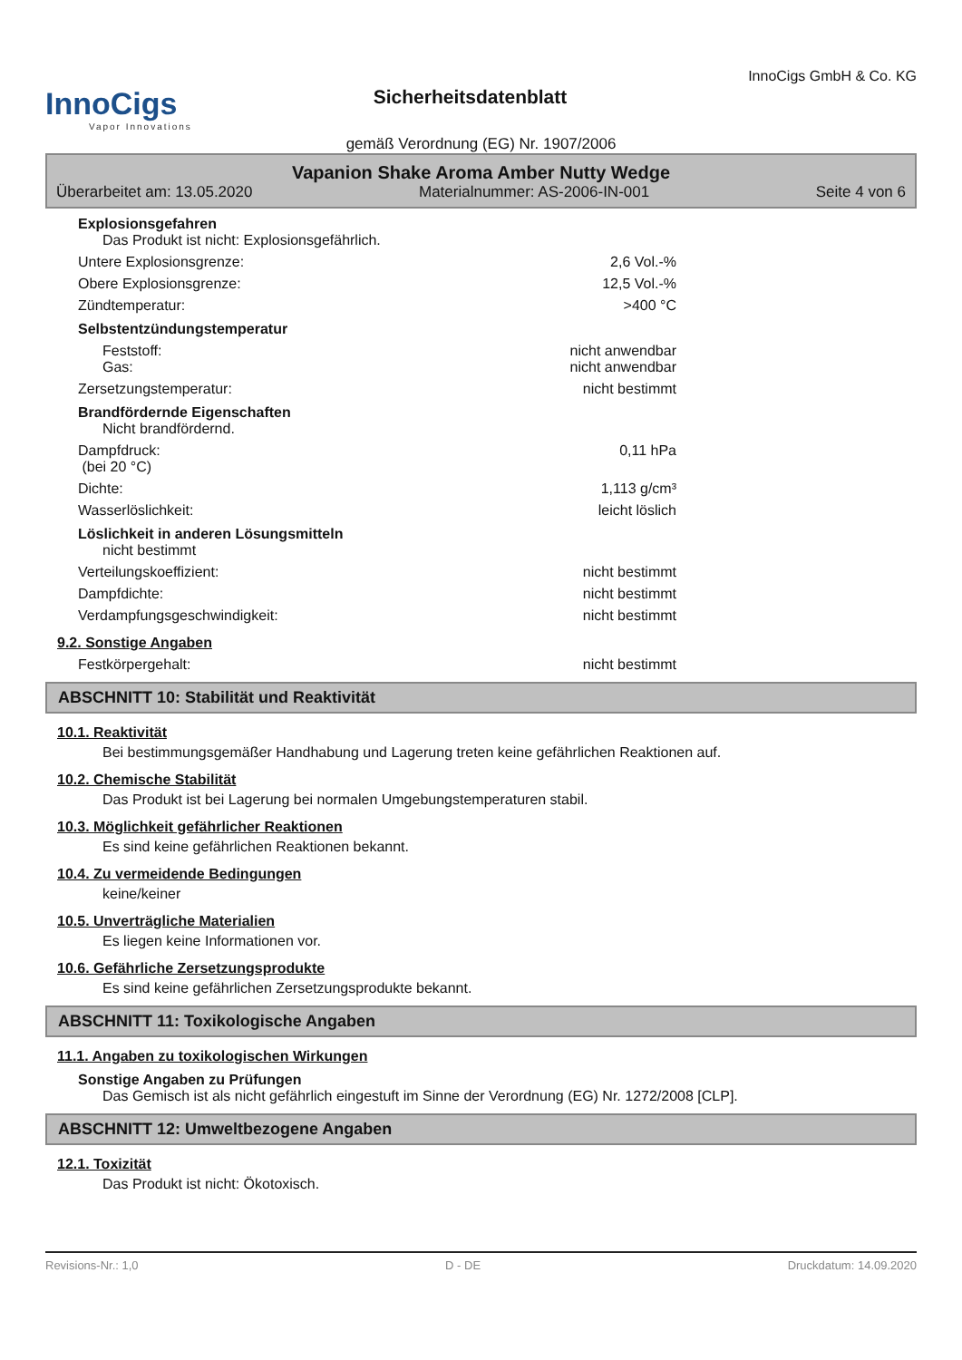InnoCigs
Vapor Innovations
Sicherheitsdatenblatt
InnoCigs GmbH & Co. KG
gemäß Verordnung (EG) Nr. 1907/2006
Vapanion Shake Aroma Amber Nutty Wedge
Überarbeitet am: 13.05.2020 Materialnummer: AS-2006-IN-001 Seite 4 von 6
Explosionsgefahren
Das Produkt ist nicht: Explosionsgefährlich.
Untere Explosionsgrenze: 2,6 Vol.-%
Obere Explosionsgrenze: 12,5 Vol.-%
Zündtemperatur: >400 °C
Selbstentzündungstemperatur
Feststoff: nicht anwendbar
Gas: nicht anwendbar
Zersetzungstemperatur: nicht bestimmt
Brandfördernde Eigenschaften
Nicht brandfördernd.
Dampfdruck:
(bei 20 °C) 0,11 hPa
Dichte: 1,113 g/cm³
Wasserlöslichkeit: leicht löslich
Löslichkeit in anderen Lösungsmitteln
nicht bestimmt
Verteilungskoeffizient: nicht bestimmt
Dampfdichte: nicht bestimmt
Verdampfungsgeschwindigkeit: nicht bestimmt
9.2. Sonstige Angaben
Festkörpergehalt: nicht bestimmt
ABSCHNITT 10: Stabilität und Reaktivität
10.1. Reaktivität
Bei bestimmungsgemäßer Handhabung und Lagerung treten keine gefährlichen Reaktionen auf.
10.2. Chemische Stabilität
Das Produkt ist bei Lagerung bei normalen Umgebungstemperaturen stabil.
10.3. Möglichkeit gefährlicher Reaktionen
Es sind keine gefährlichen Reaktionen bekannt.
10.4. Zu vermeidende Bedingungen
keine/keiner
10.5. Unverträgliche Materialien
Es liegen keine Informationen vor.
10.6. Gefährliche Zersetzungsprodukte
Es sind keine gefährlichen Zersetzungsprodukte bekannt.
ABSCHNITT 11: Toxikologische Angaben
11.1. Angaben zu toxikologischen Wirkungen
Sonstige Angaben zu Prüfungen
Das Gemisch ist als nicht gefährlich eingestuft im Sinne der Verordnung (EG) Nr. 1272/2008 [CLP].
ABSCHNITT 12: Umweltbezogene Angaben
12.1. Toxizität
Das Produkt ist nicht: Ökotoxisch.
Revisions-Nr.: 1,0 D - DE Druckdatum: 14.09.2020